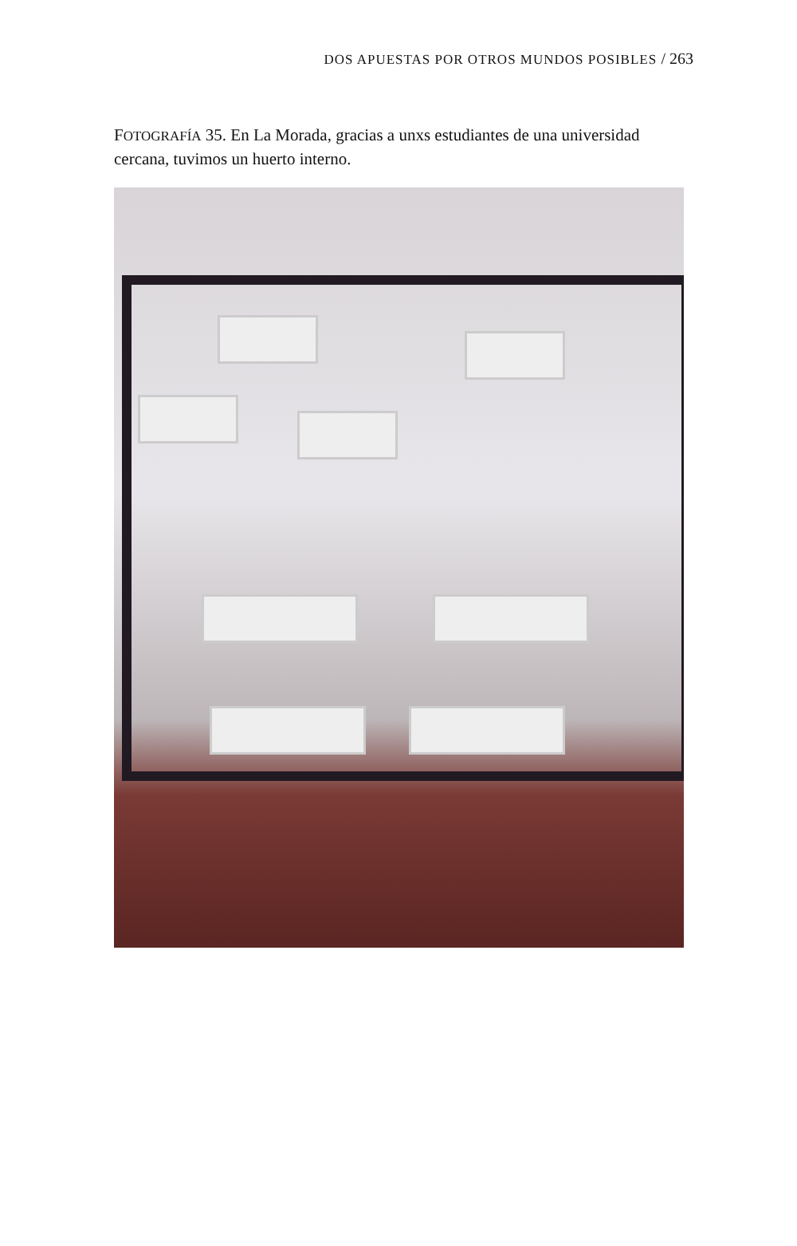DOS APUESTAS POR OTROS MUNDOS POSIBLES / 263
FOTOGRAFÍA 35. En La Morada, gracias a unxs estudiantes de una universidad cercana, tuvimos un huerto interno.